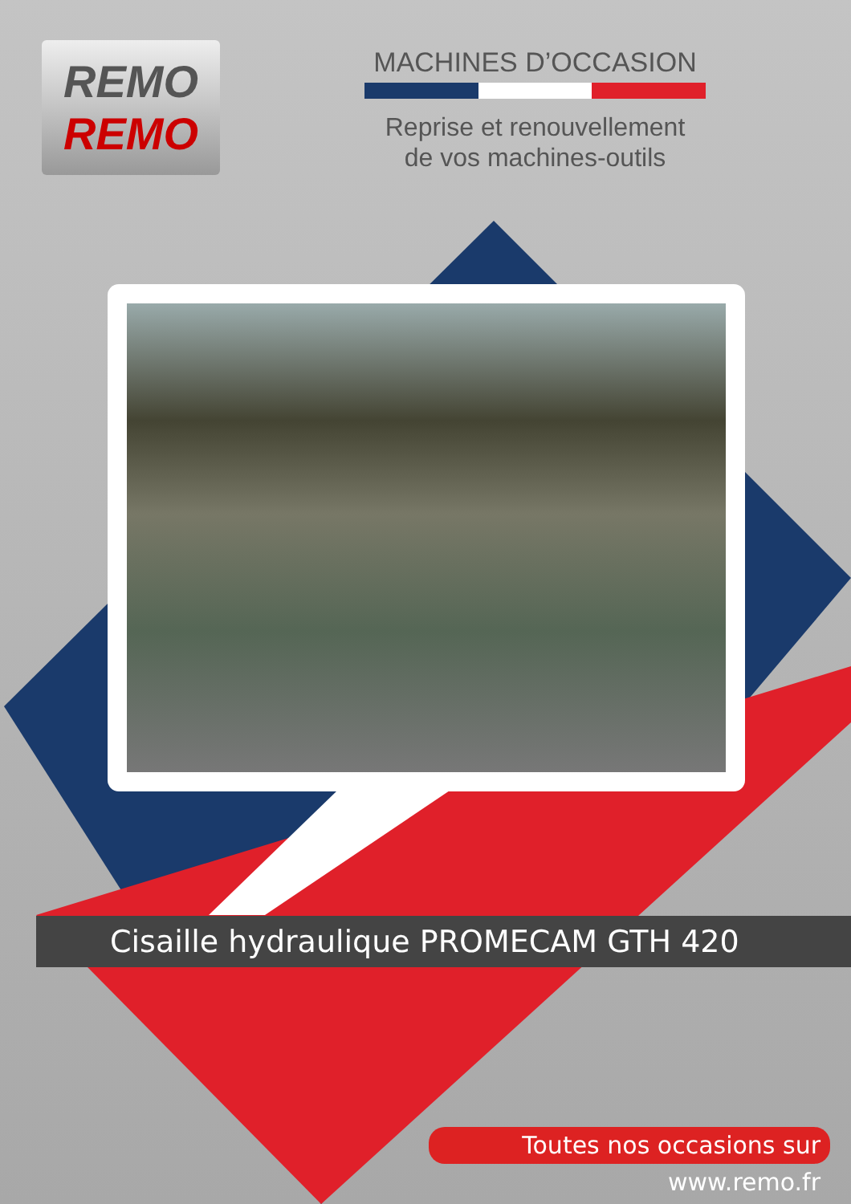REMO
REMO
MACHINES D’OCCASION
Reprise et renouvellement
de vos machines-outils
Cisaille hydraulique PROMECAM GTH 420
Toutes nos occasions sur www.remo.fr